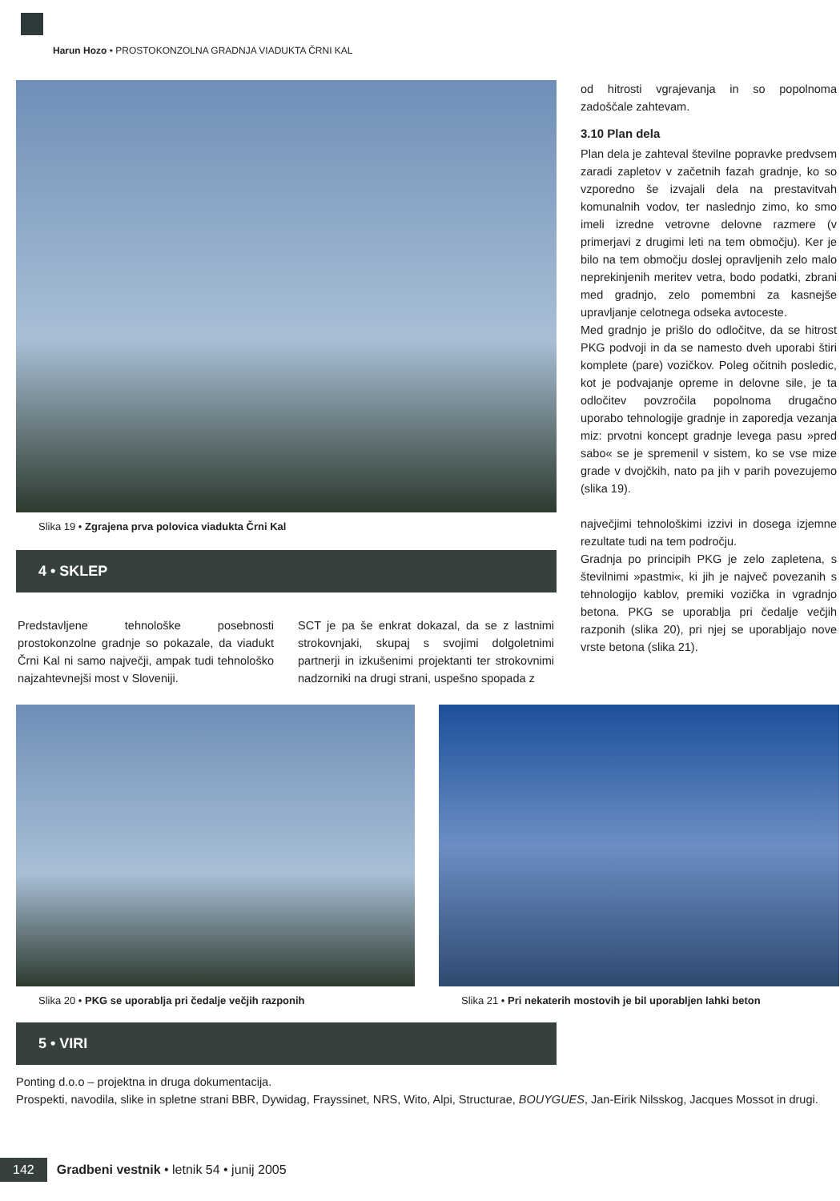Harun Hozo • PROSTOKONZOLNA GRADNJA VIADUKTA ČRNI KAL
Slika 19 • Zgrajena prva polovica viadukta Črni Kal
4 • SKLEP
Predstavljene tehnološke posebnosti prostokonzolne gradnje so pokazale, da viadukt Črni Kal ni samo največji, ampak tudi tehnološko najzahtevnejši most v Sloveniji.
SCT je pa še enkrat dokazal, da se z lastnimi strokovnjaki, skupaj s svojimi dolgoletnimi partnerji in izkušenimi projektanti ter strokovnimi nadzorniki na drugi strani, uspešno spopada z
od hitrosti vgrajevanja in so popolnoma zadoščale zahtevam.
3.10 Plan dela
Plan dela je zahteval številne popravke predvsem zaradi zapletov v začetnih fazah gradnje, ko so vzporedno še izvajali dela na prestavitvah komunalnih vodov, ter naslednjo zimo, ko smo imeli izredne vetrovne delovne razmere (v primerjavi z drugimi leti na tem območju). Ker je bilo na tem območju doslej opravljenih zelo malo neprekinjenih meritev vetra, bodo podatki, zbrani med gradnjo, zelo pomembni za kasnejše upravljanje celotnega odseka avtoceste.
Med gradnjo je prišlo do odločitve, da se hitrost PKG podvoji in da se namesto dveh uporabi štiri komplete (pare) vozičkov. Poleg očitnih posledic, kot je podvajanje opreme in delovne sile, je ta odločitev povzročila popolnoma drugačno uporabo tehnologije gradnje in zaporedja vezanja miz: prvotni koncept gradnje levega pasu »pred sabo« se je spremenil v sistem, ko se vse mize grade v dvojčkih, nato pa jih v parih povezujemo (slika 19).
največjimi tehnološkimi izzivi in dosega izjemne rezultate tudi na tem področju.
Gradnja po principih PKG je zelo zapletena, s številnimi »pastmi«, ki jih je največ povezanih s tehnologijo kablov, premiki vozička in vgradnjo betona. PKG se uporablja pri čedalje večjih razponih (slika 20), pri njej se uporabljajo nove vrste betona (slika 21).
Slika 20 • PKG se uporablja pri čedalje večjih razponih
Slika 21 • Pri nekaterih mostovih je bil uporabljen lahki beton
5 • VIRI
Ponting d.o.o – projektna in druga dokumentacija.
Prospekti, navodila, slike in spletne strani BBR, Dywidag, Frayssinet, NRS, Wito, Alpi, Structurae, BOUYGUES, Jan-Eirik Nilsskog, Jacques Mossot in drugi.
142 Gradbeni vestnik • letnik 54 • junij 2005